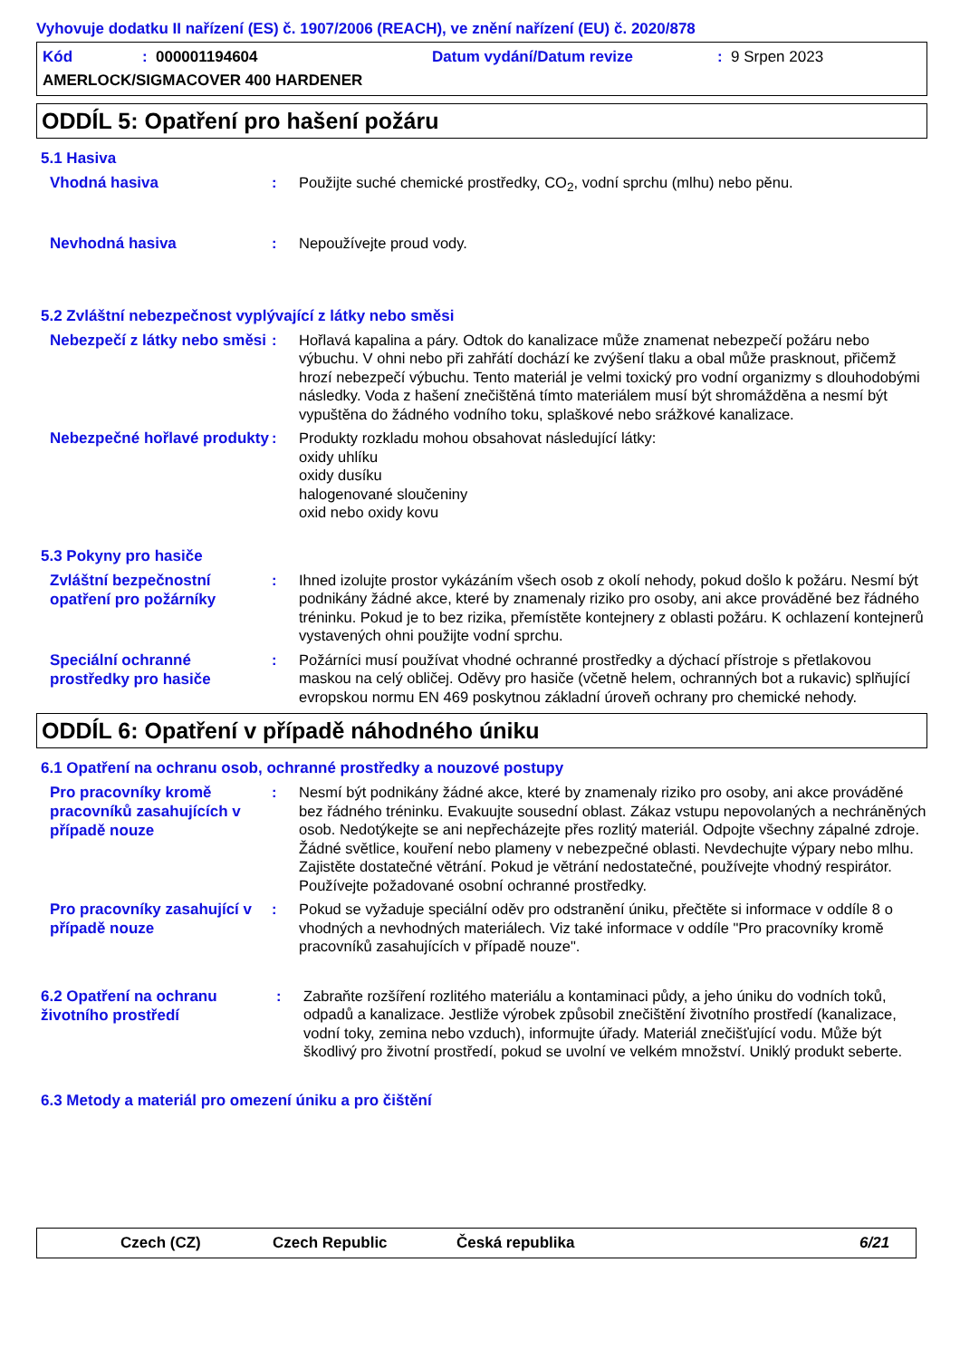Vyhovuje dodatku II nařízení (ES) č. 1907/2006 (REACH), ve znění nařízení (EU) č. 2020/878
Kód: 000001194604 Datum vydání/Datum revize: 9 Srpen 2023
AMERLOCK/SIGMACOVER 400 HARDENER
ODDÍL 5: Opatření pro hašení požáru
5.1 Hasiva
Vhodná hasiva
: Použijte suché chemické prostředky, CO<sub>2</sub>, vodní sprchu (mlhu) nebo pěnu.
Nevhodná hasiva
: Nepoužívejte proud vody.
5.2 Zvláštní nebezpečnost vyplývající z látky nebo směsi
Nebezpečí z látky nebo směsi
: Hořlavá kapalina a páry. Odtok do kanalizace může znamenat nebezpečí požáru nebo výbuchu. V ohni nebo při zahřátí dochází ke zvýšení tlaku a obal může prasknout, přičemž hrozí nebezpečí výbuchu. Tento materiál je velmi toxický pro vodní organizmy s dlouhodobými následky. Voda z hašení znečištěná tímto materiálem musí být shromážděna a nesmí být vypuštěna do žádného vodního toku, splaškové nebo srážkové kanalizace.
Nebezpečné hořlavé produkty
: Produkty rozkladu mohou obsahovat následující látky:
oxidy uhlíku
oxidy dusíku
halogenované sloučeniny
oxid nebo oxidy kovu
5.3 Pokyny pro hasiče
Zvláštní bezpečnostní opatření pro požárníky
: Ihned izolujte prostor vykázáním všech osob z okolí nehody, pokud došlo k požáru. Nesmí být podnikány žádné akce, které by znamenaly riziko pro osoby, ani akce prováděné bez řádného tréninku. Pokud je to bez rizika, přemístěte kontejnery z oblasti požáru. K ochlazení kontejnerů vystavených ohni použijte vodní sprchu.
Speciální ochranné prostředky pro hasiče
: Požárníci musí používat vhodné ochranné prostředky a dýchací přístroje s přetlakovou maskou na celý obličej. Oděvy pro hasiče (včetně helem, ochranných bot a rukavic) splňující evropskou normu EN 469 poskytnou základní úroveň ochrany pro chemické nehody.
ODDÍL 6: Opatření v případě náhodného úniku
6.1 Opatření na ochranu osob, ochranné prostředky a nouzové postupy
Pro pracovníky kromě pracovníků zasahujících v případě nouze
: Nesmí být podnikány žádné akce, které by znamenaly riziko pro osoby, ani akce prováděné bez řádného tréninku. Evakuujte sousední oblast. Zákaz vstupu nepovolaných a nechráněných osob. Nedotýkejte se ani nepřecházejte přes rozlitý materiál. Odpojte všechny zápalné zdroje. Žádné světlice, kouření nebo plameny v nebezpečné oblasti. Nevdechujte výpary nebo mlhu. Zajistěte dostatečné větrání. Pokud je větrání nedostatečné, používejte vhodný respirátor. Používejte požadované osobní ochranné prostředky.
Pro pracovníky zasahující v případě nouze
: Pokud se vyžaduje speciální oděv pro odstranění úniku, přečtěte si informace v oddíle 8 o vhodných a nevhodných materiálech. Viz také informace v oddíle "Pro pracovníky kromě pracovníků zasahujících v případě nouze".
6.2 Opatření na ochranu životního prostředí
: Zabraňte rozšíření rozlitého materiálu a kontaminaci půdy, a jeho úniku do vodních toků, odpadů a kanalizace. Jestliže výrobek způsobil znečištění životního prostředí (kanalizace, vodní toky, zemina nebo vzduch), informujte úřady. Materiál znečišťující vodu. Může být škodlivý pro životní prostředí, pokud se uvolní ve velkém množství. Uniklý produkt seberte.
6.3 Metody a materiál pro omezení úniku a pro čištění
Czech (CZ) Czech Republic Česká republika 6/21